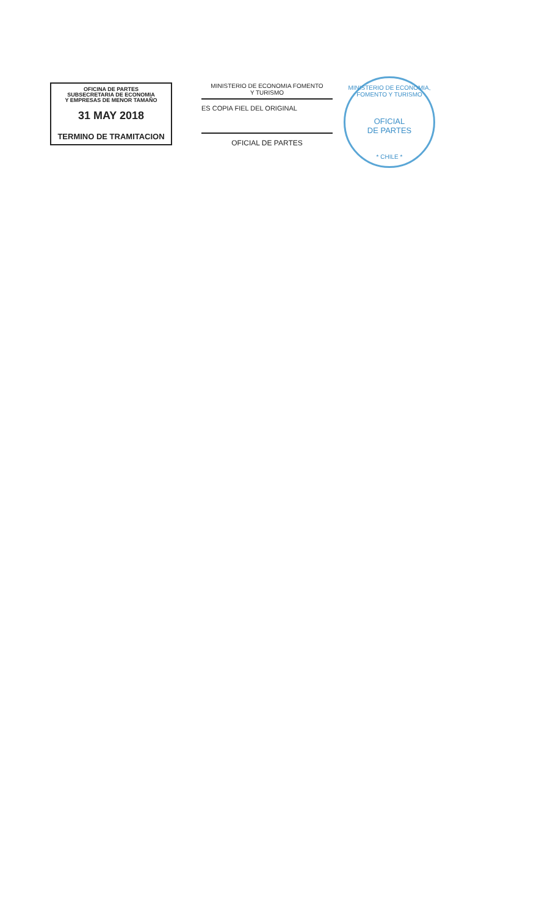OFICINA DE PARTES
SUBSECRETARIA DE ECONOMIA
Y EMPRESAS DE MENOR TAMAÑO
31 MAY 2018
TERMINO DE TRAMITACION
MINISTERIO DE ECONOMIA FOMENTO
Y TURISMO
ES COPIA FIEL DEL ORIGINAL
OFICIAL DE PARTES
MINISTERIO DE ECONOMIA, FOMENTO Y TURISMO
OFICIAL
DE PARTES
* CHILE *